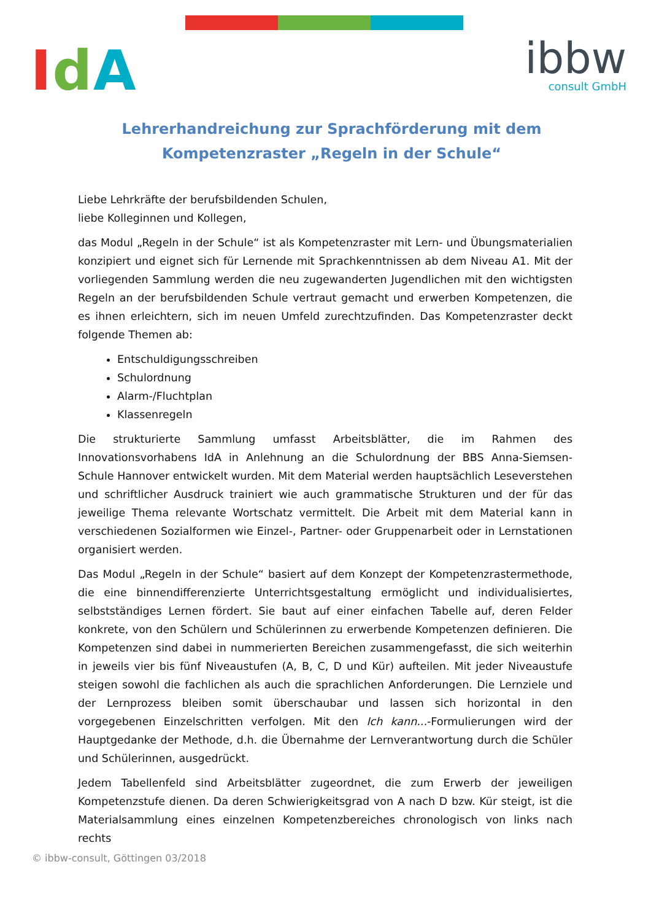IdA ibbw
consult GmbH
Lehrerhandreichung zur Sprachförderung mit dem Kompetenzraster „Regeln in der Schule“
Liebe Lehrkräfte der berufsbildenden Schulen,
liebe Kolleginnen und Kollegen,
das Modul „Regeln in der Schule“ ist als Kompetenzraster mit Lern- und Übungsmaterialien konzipiert und eignet sich für Lernende mit Sprachkenntnissen ab dem Niveau A1. Mit der vorliegenden Sammlung werden die neu zugewanderten Jugendlichen mit den wichtigsten Regeln an der berufsbildenden Schule vertraut gemacht und erwerben Kompetenzen, die es ihnen erleichtern, sich im neuen Umfeld zurechtzufinden. Das Kompetenzraster deckt folgende Themen ab:
Entschuldigungsschreiben
Schulordnung
Alarm-/Fluchtplan
Klassenregeln
Die strukturierte Sammlung umfasst Arbeitsblätter, die im Rahmen des Innovationsvorhabens IdA in Anlehnung an die Schulordnung der BBS Anna-Siemsen-Schule Hannover entwickelt wurden. Mit dem Material werden hauptsächlich Leseverstehen und schriftlicher Ausdruck trainiert wie auch grammatische Strukturen und der für das jeweilige Thema relevante Wortschatz vermittelt. Die Arbeit mit dem Material kann in verschiedenen Sozialformen wie Einzel-, Partner- oder Gruppenarbeit oder in Lernstationen organisiert werden.
Das Modul „Regeln in der Schule“ basiert auf dem Konzept der Kompetenzrastermethode, die eine binnendifferenzierte Unterrichtsgestaltung ermöglicht und individualisiertes, selbstständiges Lernen fördert. Sie baut auf einer einfachen Tabelle auf, deren Felder konkrete, von den Schülern und Schülerinnen zu erwerbende Kompetenzen definieren. Die Kompetenzen sind dabei in nummerierten Bereichen zusammengefasst, die sich weiterhin in jeweils vier bis fünf Niveaustufen (A, B, C, D und Kür) aufteilen. Mit jeder Niveaustufe steigen sowohl die fachlichen als auch die sprachlichen Anforderungen. Die Lernziele und der Lernprozess bleiben somit überschaubar und lassen sich horizontal in den vorgegebenen Einzelschritten verfolgen. Mit den Ich kann...-Formulierungen wird der Hauptgedanke der Methode, d.h. die Übernahme der Lernverantwortung durch die Schüler und Schülerinnen, ausgedrückt.
Jedem Tabellenfeld sind Arbeitsblätter zugeordnet, die zum Erwerb der jeweiligen Kompetenzstufe dienen. Da deren Schwierigkeitsgrad von A nach D bzw. Kür steigt, ist die Materialsammlung eines einzelnen Kompetenzbereiches chronologisch von links nach rechts
© ibbw-consult, Göttingen 03/2018